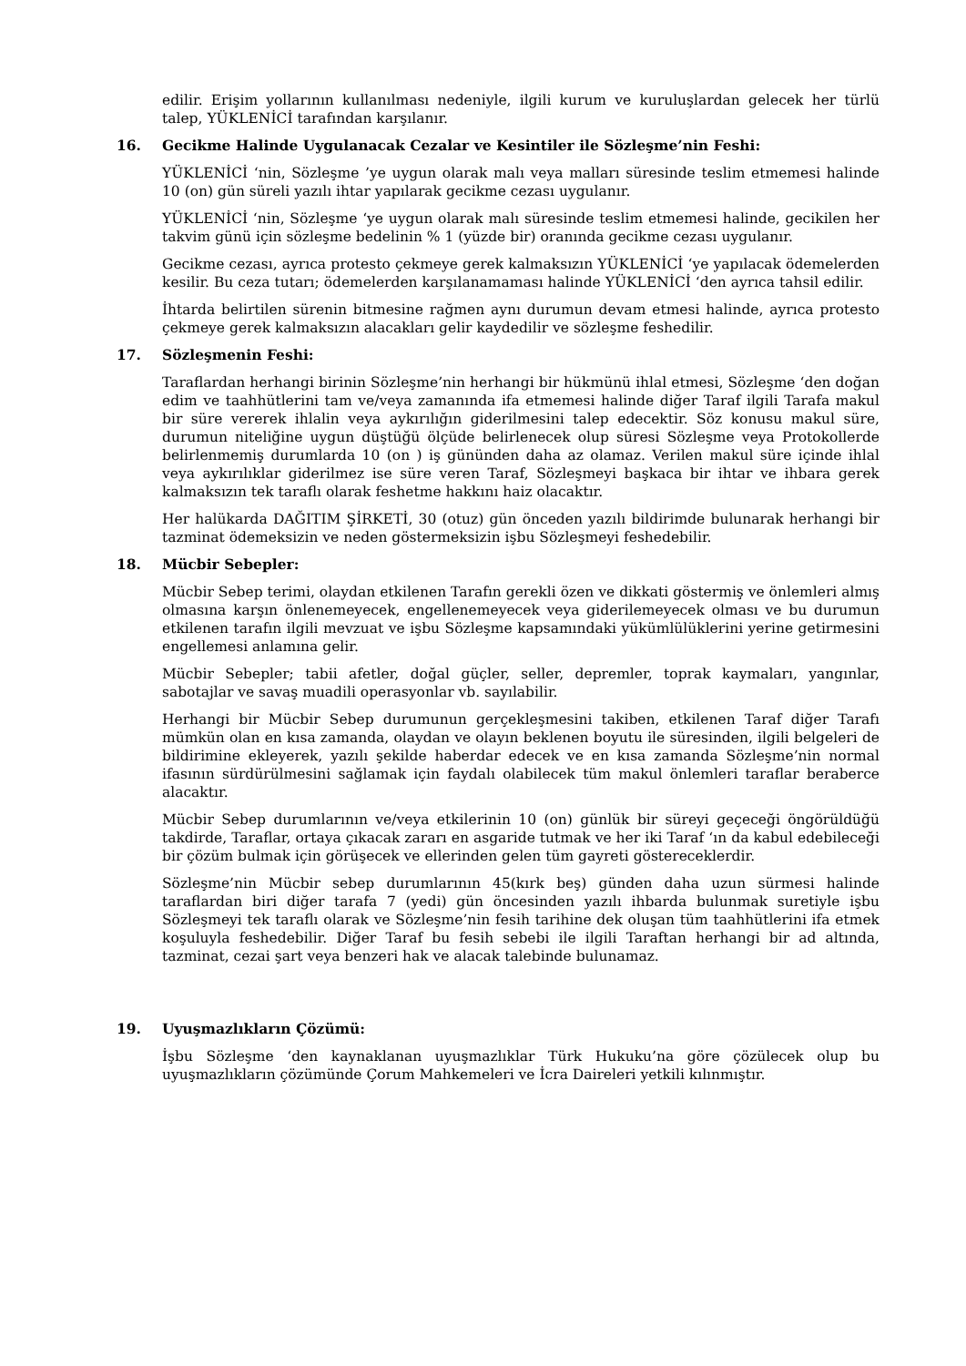edilir. Erişim yollarının kullanılması nedeniyle, ilgili kurum ve kuruluşlardan gelecek her türlü talep, YÜKLENİCİ tarafından karşılanır.
16. Gecikme Halinde Uygulanacak Cezalar ve Kesintiler ile Sözleşme’nin Feshi:
YÜKLENİCİ ‘nin, Sözleşme ’ye uygun olarak malı veya malları süresinde teslim etmemesi halinde 10 (on) gün süreli yazılı ihtar yapılarak gecikme cezası uygulanır.
YÜKLENİCİ ‘nin, Sözleşme ‘ye uygun olarak malı süresinde teslim etmemesi halinde, gecikilen her takvim günü için sözleşme bedelinin % 1 (yüzde bir) oranında gecikme cezası uygulanır.
Gecikme cezası, ayrıca protesto çekmeye gerek kalmaksızın YÜKLENİCİ ‘ye yapılacak ödemelerden kesilir. Bu ceza tutarı; ödemelerden karşılanamaması halinde YÜKLENİCİ ‘den ayrıca tahsil edilir.
İhtarda belirtilen sürenin bitmesine rağmen aynı durumun devam etmesi halinde, ayrıca protesto çekmeye gerek kalmaksızın alacakları gelir kaydedilir ve sözleşme feshedilir.
17. Sözleşmenin Feshi:
Taraflardan herhangi birinin Sözleşme’nin herhangi bir hükmünü ihlal etmesi, Sözleşme ‘den doğan edim ve taahhütlerini tam ve/veya zamanında ifa etmemesi halinde diğer Taraf ilgili Tarafa makul bir süre vererek ihlalin veya aykırılığın giderilmesini talep edecektir. Söz konusu makul süre, durumun niteliğine uygun düştüğü ölçüde belirlenecek olup süresi Sözleşme veya Protokollerde belirlenmemiş durumlarda 10 (on ) iş gününden daha az olamaz. Verilen makul süre içinde ihlal veya aykırılıklar giderilmez ise süre veren Taraf, Sözleşmeyi başkaca bir ihtar ve ihbara gerek kalmaksızın tek taraflı olarak feshetme hakkını haiz olacaktır.
Her halükarda DAĞITIM ŞİRKETİ, 30 (otuz) gün önceden yazılı bildirimde bulunarak herhangi bir tazminat ödemeksizin ve neden göstermeksizin işbu Sözleşmeyi feshedebilir.
18. Mücbir Sebepler:
Mücbir Sebep terimi, olaydan etkilenen Tarafın gerekli özen ve dikkati göstermiş ve önlemleri almış olmasına karşın önlenemeyecek, engellenemeyecek veya giderilemeyecek olması ve bu durumun etkilenen tarafın ilgili mevzuat ve işbu Sözleşme kapsamındaki yükümlülüklerini yerine getirmesini engellemesi anlamına gelir.
Mücbir Sebepler; tabii afetler, doğal güçler, seller, depremler, toprak kaymaları, yangınlar, sabotajlar ve savaş muadili operasyonlar vb. sayılabilir.
Herhangi bir Mücbir Sebep durumunun gerçekleşmesini takiben, etkilenen Taraf diğer Tarafı mümkün olan en kısa zamanda, olaydan ve olayın beklenen boyutu ile süresinden, ilgili belgeleri de bildirimine ekleyerek, yazılı şekilde haberdar edecek ve en kısa zamanda Sözleşme’nin normal ifasının sürdürülmesini sağlamak için faydalı olabilecek tüm makul önlemleri taraflar beraberce alacaktır.
Mücbir Sebep durumlarının ve/veya etkilerinin 10 (on) günlük bir süreyi geçeceği öngörüldüğü takdirde, Taraflar, ortaya çıkacak zararı en asgaride tutmak ve her iki Taraf ‘ın da kabul edebileceği bir çözüm bulmak için görüşecek ve ellerinden gelen tüm gayreti göstereceklerdir.
Sözleşme’nin Mücbir sebep durumlarının 45(kırk beş) günden daha uzun sürmesi halinde taraflardan biri diğer tarafa 7 (yedi) gün öncesinden yazılı ihbarda bulunmak suretiyle işbu Sözleşmeyi tek taraflı olarak ve Sözleşme’nin fesih tarihine dek oluşan tüm taahhütlerini ifa etmek koşuluyla feshedebilir. Diğer Taraf bu fesih sebebi ile ilgili Taraftan herhangi bir ad altında, tazminat, cezai şart veya benzeri hak ve alacak talebinde bulunamaz.
19. Uyuşmazlıkların Çözümü:
İşbu Sözleşme ‘den kaynaklanan uyuşmazlıklar Türk Hukuku’na göre çözülecek olup bu uyuşmazlıkların çözümünde Çorum Mahkemeleri ve İcra Daireleri yetkili kılınmıştır.